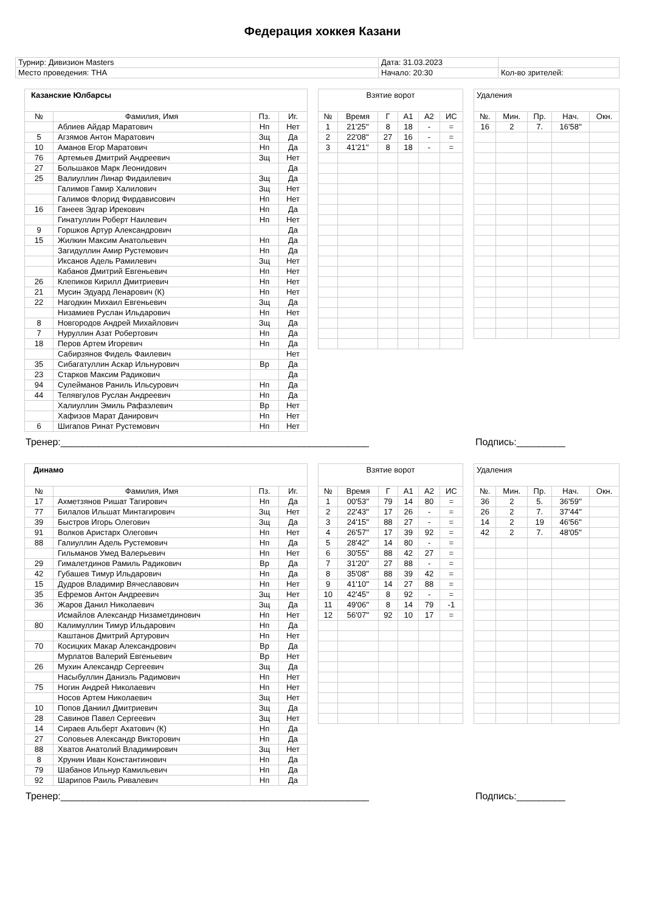Федерация хоккея Казани
| Турнир: Дивизион Masters | Дата: 31.03.2023 | |
| Место проведения: ТНА | Начало: 20:30 | Кол-во зрителей: |
| Казанские Юлбарсы | | | |
| № | Фамилия, Имя | Пз. | Иг. |
| | Аблиев Айдар Маратович | Нп | Нет |
| 5 | Агзямов Антон Маратович | Зщ | Да |
| 10 | Аманов Егор Маратович | Нп | Да |
| 76 | Артемьев Дмитрий Андреевич | Зщ | Нет |
| 27 | Большаков Марк Леонидович | | Да |
| 25 | Валиуллин Линар Фидаилевич | Зщ | Да |
| | Галимов Гамир Халилович | Зщ | Нет |
| | Галимов Флорид Фирдависович | Нп | Нет |
| 16 | Ганеев Эдгар Ирекович | Нп | Да |
| | Гинатуллин Роберт Наилевич | Нп | Нет |
| 9 | Горшков Артур Александрович | | Да |
| 15 | Жилкин Максим Анатольевич | Нп | Да |
| | Загидуллин Амир Рустемович | Нп | Да |
| | Иксанов Адель Рамилевич | Зщ | Нет |
| | Кабанов Дмитрий Евгеньевич | Нп | Нет |
| 26 | Клепиков Кирилл Дмитриевич | Нп | Нет |
| 21 | Мусин Эдуард Ленарович (К) | Нп | Нет |
| 22 | Нагодкин Михаил Евгеньевич | Зщ | Да |
| | Низамиев Руслан Ильдарович | Нп | Нет |
| 8 | Новгородов Андрей Михайлович | Зщ | Да |
| 7 | Нуруллин Азат Робертович | Нп | Да |
| 18 | Перов Артем Игоревич | Нп | Да |
| | Сабирзянов Фидель Фаилевич | | Нет |
| 35 | Сибагатуллин Аскар Ильнурович | Вр | Да |
| 23 | Старков Максим Радикович | | Да |
| 94 | Сулейманов Раниль Ильсурович | Нп | Да |
| 44 | Телявгулов Руслан Андреевич | Нп | Да |
| | Халиуллин Эмиль Рафаэлевич | Вр | Нет |
| | Хафизов Марат Данирович | Нп | Нет |
| 6 | Шигапов Ринат Рустемович | Нп | Нет |
| Взятие ворот | | | | | |
| № | Время | Г | А1 | А2 | ИС |
| 1 | 21'25'' | 8 | 18 | - | = |
| 2 | 22'08'' | 27 | 16 | - | = |
| 3 | 41'21'' | 8 | 18 | - | = |
| Удаления | | | | |
| №. | Мин. | Пр. | Нач. | Окн. |
| 16 | 2 | 7. | 16'58'' | |
Тренер:_________________________________________________________ Подпись:_________
| Динамо | | | |
| № | Фамилия, Имя | Пз. | Иг. |
| 17 | Ахметзянов Ришат Тагирович | Нп | Да |
| 77 | Билалов Ильшат Минтагирович | Зщ | Нет |
| 39 | Быстров Игорь Олегович | Зщ | Да |
| 91 | Волков Аристарх Олегович | Нп | Нет |
| 88 | Галиуллин Адель Рустемович | Нп | Да |
| | Гильманов Умед Валерьевич | Нп | Нет |
| 29 | Гималетдинов Рамиль Радикович | Вр | Да |
| 42 | Губашев Тимур Ильдарович | Нп | Да |
| 15 | Дудров Владимир Вячеславович | Нп | Нет |
| 35 | Ефремов Антон Андреевич | Зщ | Нет |
| 36 | Жаров Данил Николаевич | Зщ | Да |
| | Исмайлов Александр Низаметдинович | Нп | Нет |
| 80 | Калимуллин Тимур Ильдарович | Нп | Да |
| | Каштанов Дмитрий Артурович | Нп | Нет |
| 70 | Косицких Макар Александрович | Вр | Да |
| | Мурлатов Валерий Евгеньевич | Вр | Нет |
| 26 | Мухин Александр Сергеевич | Зщ | Да |
| | Насыбуллин Даниэль Радимович | Нп | Нет |
| 75 | Ногин Андрей Николаевич | Нп | Нет |
| | Носов Артем Николаевич | Зщ | Нет |
| 10 | Попов Даниил Дмитриевич | Зщ | Да |
| 28 | Савинов Павел Сергеевич | Зщ | Нет |
| 14 | Сираев Альберт Ахатович (К) | Нп | Да |
| 27 | Соловьев Александр Викторович | Нп | Да |
| 88 | Хватов Анатолий Владимирович | Зщ | Нет |
| 8 | Хрунин Иван Константинович | Нп | Да |
| 79 | Шабанов Ильнур Камильевич | Нп | Да |
| 92 | Шарипов Раиль Ривалевич | Нп | Да |
| Взятие ворот | | | | | |
| № | Время | Г | А1 | А2 | ИС |
| 1 | 00'53'' | 79 | 14 | 80 | = |
| 2 | 22'43'' | 17 | 26 | - | = |
| 3 | 24'15'' | 88 | 27 | - | = |
| 4 | 26'57'' | 17 | 39 | 92 | = |
| 5 | 28'42'' | 14 | 80 | - | = |
| 6 | 30'55'' | 88 | 42 | 27 | = |
| 7 | 31'20'' | 27 | 88 | - | = |
| 8 | 35'08'' | 88 | 39 | 42 | = |
| 9 | 41'10'' | 14 | 27 | 88 | = |
| 10 | 42'45'' | 8 | 92 | - | = |
| 11 | 49'06'' | 8 | 14 | 79 | -1 |
| 12 | 56'07'' | 92 | 10 | 17 | = |
| Удаления | | | | |
| №. | Мин. | Пр. | Нач. | Окн. |
| 36 | 2 | 5. | 36'59'' | |
| 26 | 2 | 7. | 37'44'' | |
| 14 | 2 | 19 | 46'56'' | |
| 42 | 2 | 7. | 48'05'' | |
Тренер:_________________________________________________________ Подпись:_________